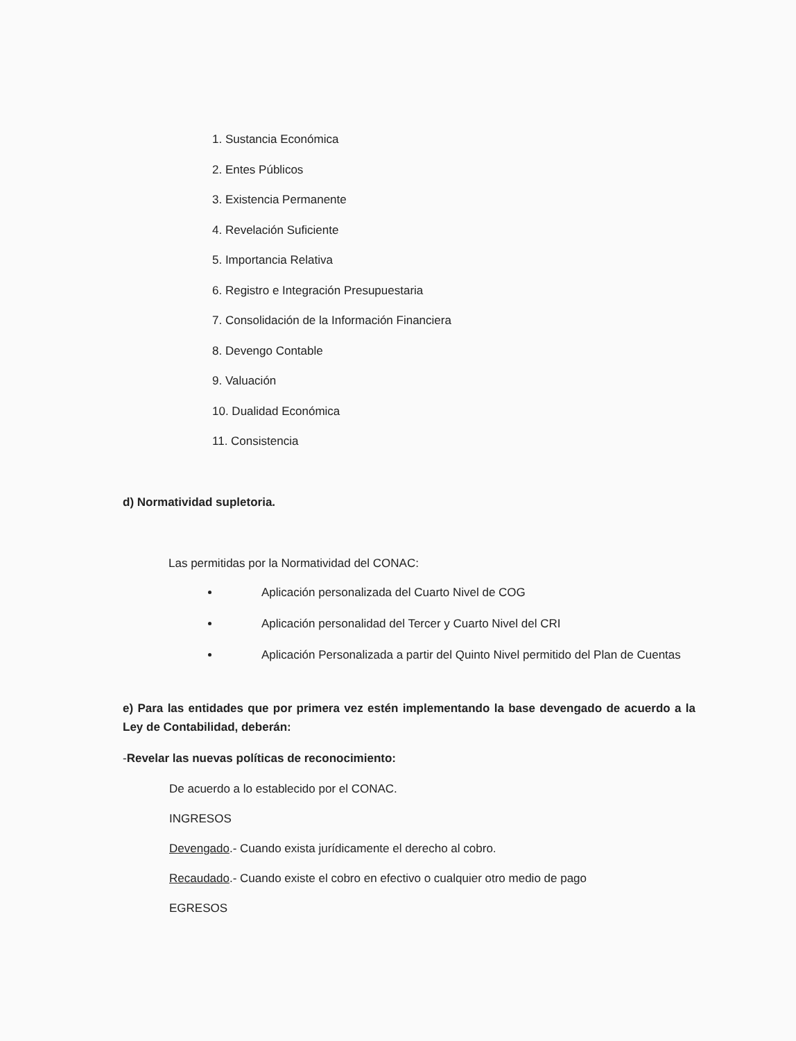1. Sustancia Económica
2. Entes Públicos
3. Existencia Permanente
4. Revelación Suficiente
5. Importancia Relativa
6. Registro e Integración Presupuestaria
7. Consolidación de la Información Financiera
8. Devengo Contable
9. Valuación
10. Dualidad Económica
11. Consistencia
d) Normatividad supletoria.
Las permitidas por la Normatividad del CONAC:
Aplicación personalizada del Cuarto Nivel de COG
Aplicación personalidad del Tercer y Cuarto Nivel del CRI
Aplicación Personalizada a partir del Quinto Nivel permitido del Plan de Cuentas
e) Para las entidades que por primera vez estén implementando la base devengado de acuerdo a la Ley de Contabilidad, deberán:
-Revelar las nuevas políticas de reconocimiento:
De acuerdo a lo establecido por el CONAC.
INGRESOS
Devengado.- Cuando exista jurídicamente el derecho al cobro.
Recaudado.- Cuando existe el cobro en efectivo o cualquier otro medio de pago
EGRESOS